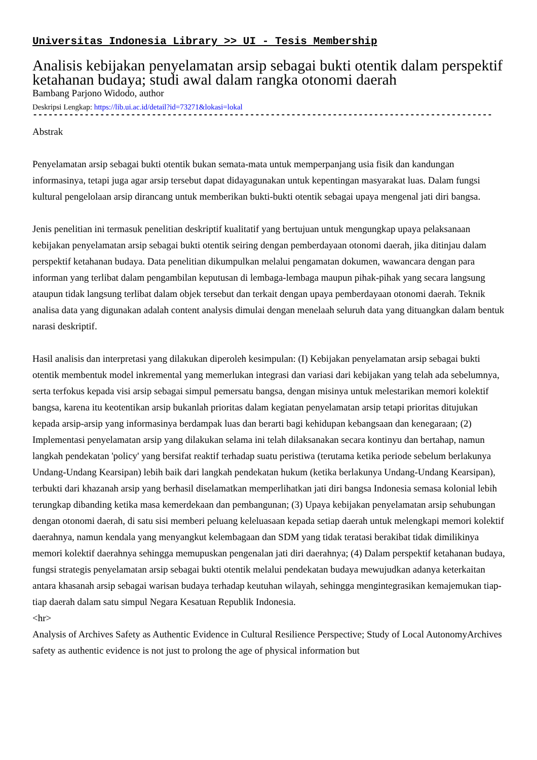Universitas Indonesia Library >> UI - Tesis Membership
Analisis kebijakan penyelamatan arsip sebagai bukti otentik dalam perspektif ketahanan budaya; studi awal dalam rangka otonomi daerah
Bambang Parjono Widodo, author
Deskripsi Lengkap: https://lib.ui.ac.id/detail?id=73271&lokasi=lokal
------------------------------------------------------------------------------------------
Abstrak
Penyelamatan arsip sebagai bukti otentik bukan semata-mata untuk memperpanjang usia fisik dan kandungan informasinya, tetapi juga agar arsip tersebut dapat didayagunakan untuk kepentingan masyarakat luas. Dalam fungsi kultural pengelolaan arsip dirancang untuk memberikan bukti-bukti otentik sebagai upaya mengenal jati diri bangsa.
Jenis penelitian ini termasuk penelitian deskriptif kualitatif yang bertujuan untuk mengungkap upaya pelaksanaan kebijakan penyelamatan arsip sebagai bukti otentik seiring dengan pemberdayaan otonomi daerah, jika ditinjau dalam perspektif ketahanan budaya. Data penelitian dikumpulkan melalui pengamatan dokumen, wawancara dengan para informan yang terlibat dalam pengambilan keputusan di lembaga-lembaga maupun pihak-pihak yang secara langsung ataupun tidak langsung terlibat dalam objek tersebut dan terkait dengan upaya pemberdayaan otonomi daerah. Teknik analisa data yang digunakan adalah content analysis dimulai dengan menelaah seluruh data yang dituangkan dalam bentuk narasi deskriptif.
Hasil analisis dan interpretasi yang dilakukan diperoleh kesimpulan: (I) Kebijakan penyelamatan arsip sebagai bukti otentik membentuk model inkremental yang memerlukan integrasi dan variasi dari kebijakan yang telah ada sebelumnya, serta terfokus kepada visi arsip sebagai simpul pemersatu bangsa, dengan misinya untuk melestarikan memori kolektif bangsa, karena itu keotentikan arsip bukanlah prioritas dalam kegiatan penyelamatan arsip tetapi prioritas ditujukan kepada arsip-arsip yang informasinya berdampak luas dan berarti bagi kehidupan kebangsaan dan kenegaraan; (2) Implementasi penyelamatan arsip yang dilakukan selama ini telah dilaksanakan secara kontinyu dan bertahap, namun langkah pendekatan 'policy' yang bersifat reaktif terhadap suatu peristiwa (terutama ketika periode sebelum berlakunya Undang-Undang Kearsipan) lebih baik dari langkah pendekatan hukum (ketika berlakunya Undang-Undang Kearsipan), terbukti dari khazanah arsip yang berhasil diselamatkan memperlihatkan jati diri bangsa Indonesia semasa kolonial lebih terungkap dibanding ketika masa kemerdekaan dan pembangunan; (3) Upaya kebijakan penyelamatan arsip sehubungan dengan otonomi daerah, di satu sisi memberi peluang keleluasaan kepada setiap daerah untuk melengkapi memori kolektif daerahnya, namun kendala yang menyangkut kelembagaan dan SDM yang tidak teratasi berakibat tidak dimilikinya memori kolektif daerahnya sehingga memupuskan pengenalan jati diri daerahnya; (4) Dalam perspektif ketahanan budaya, fungsi strategis penyelamatan arsip sebagai bukti otentik melalui pendekatan budaya mewujudkan adanya keterkaitan antara khasanah arsip sebagai warisan budaya terhadap keutuhan wilayah, sehingga mengintegrasikan kemajemukan tiap-tiap daerah dalam satu simpul Negara Kesatuan Republik Indonesia.
<hr>
Analysis of Archives Safety as Authentic Evidence in Cultural Resilience Perspective; Study of Local AutonomyArchives safety as authentic evidence is not just to prolong the age of physical information but